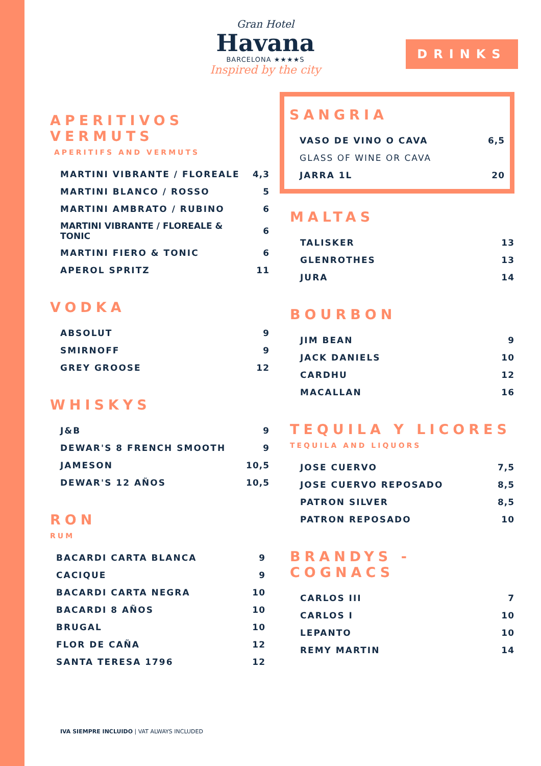Gran Hotel
Havana
BARCELONA ★★★★S
Inspired by the city
DRINKS
APERITIVOS VERMUTS
APERITIFS AND VERMUTS
| MARTINI VIBRANTE / FLOREALE | 4,3 |
| MARTINI BLANCO / ROSSO | 5 |
| MARTINI AMBRATO / RUBINO | 6 |
| MARTINI VIBRANTE / FLOREALE & TONIC | 6 |
| MARTINI FIERO & TONIC | 6 |
| APEROL SPRITZ | 11 |
VODKA
| ABSOLUT | 9 |
| SMIRNOFF | 9 |
| GREY GROOSE | 12 |
WHISKYS
| J&B | 9 |
| DEWAR'S 8 FRENCH SMOOTH | 9 |
| JAMESON | 10,5 |
| DEWAR'S 12 AÑOS | 10,5 |
RON
RUM
| BACARDI CARTA BLANCA | 9 |
| CACIQUE | 9 |
| BACARDI CARTA NEGRA | 10 |
| BACARDI 8 AÑOS | 10 |
| BRUGAL | 10 |
| FLOR DE CAÑA | 12 |
| SANTA TERESA 1796 | 12 |
SANGRIA
| VASO DE VINO O CAVA | 6,5 |
| GLASS OF WINE OR CAVA | |
| JARRA 1L | 20 |
MALTAS
| TALISKER | 13 |
| GLENROTHES | 13 |
| JURA | 14 |
BOURBON
| JIM BEAN | 9 |
| JACK DANIELS | 10 |
| CARDHU | 12 |
| MACALLAN | 16 |
TEQUILA Y LICORES
TEQUILA AND LIQUORS
| JOSE CUERVO | 7,5 |
| JOSE CUERVO REPOSADO | 8,5 |
| PATRON SILVER | 8,5 |
| PATRON REPOSADO | 10 |
BRANDYS - COGNACS
| CARLOS III | 7 |
| CARLOS I | 10 |
| LEPANTO | 10 |
| REMY MARTIN | 14 |
IVA SIEMPRE INCLUIDO | VAT ALWAYS INCLUDED